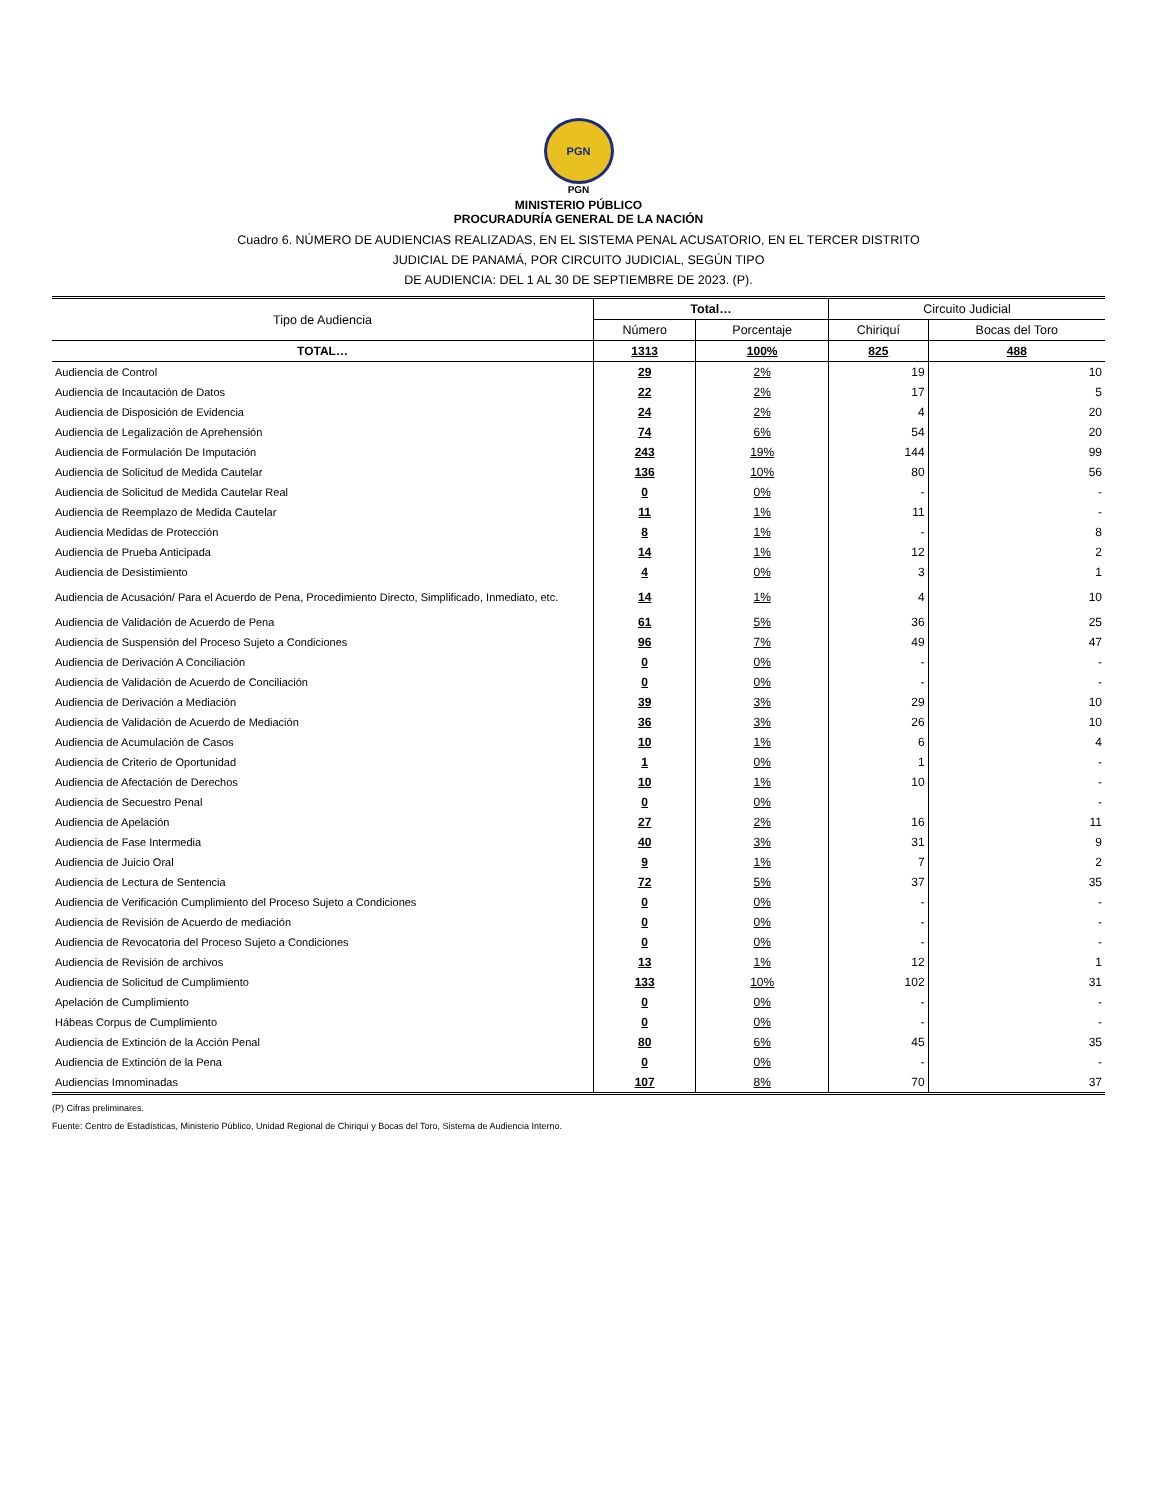PGN
PGN
MINISTERIO PÚBLICO
PROCURADURÍA GENERAL DE LA NACIÓN
Cuadro 6. NÚMERO DE AUDIENCIAS REALIZADAS, EN EL SISTEMA PENAL ACUSATORIO, EN EL TERCER DISTRITO
JUDICIAL DE PANAMÁ, POR CIRCUITO JUDICIAL, SEGÚN TIPO
DE AUDIENCIA: DEL 1 AL 30 DE SEPTIEMBRE DE 2023. (P).
| Tipo de Audiencia | Total… | | Circuito Judicial | |
| --- | --- | --- | --- | --- |
| | Número | Porcentaje | Chiriquí | Bocas del Toro |
| TOTAL… | 1313 | 100% | 825 | 488 |
| Audiencia de Control | 29 | 2% | 19 | 10 |
| Audiencia de Incautación de Datos | 22 | 2% | 17 | 5 |
| Audiencia de Disposición de Evidencia | 24 | 2% | 4 | 20 |
| Audiencia de Legalización de Aprehensión | 74 | 6% | 54 | 20 |
| Audiencia de Formulación De Imputación | 243 | 19% | 144 | 99 |
| Audiencia de Solicitud de Medida Cautelar | 136 | 10% | 80 | 56 |
| Audiencia de Solicitud de Medida Cautelar Real | 0 | 0% | - | - |
| Audiencia de Reemplazo de Medida Cautelar | 11 | 1% | 11 | - |
| Audiencia Medidas de Protección | 8 | 1% | - | 8 |
| Audiencia de Prueba Anticipada | 14 | 1% | 12 | 2 |
| Audiencia de Desistimiento | 4 | 0% | 3 | 1 |
| Audiencia de Acusación/ Para el Acuerdo de Pena, Procedimiento Directo, Simplificado, Inmediato, etc. | 14 | 1% | 4 | 10 |
| Audiencia de Validación de Acuerdo de Pena | 61 | 5% | 36 | 25 |
| Audiencia de Suspensión del Proceso Sujeto a Condiciones | 96 | 7% | 49 | 47 |
| Audiencia de Derivación A Conciliación | 0 | 0% | - | - |
| Audiencia de Validación de Acuerdo de Conciliación | 0 | 0% | - | - |
| Audiencia de Derivación a Mediación | 39 | 3% | 29 | 10 |
| Audiencia de Validación de Acuerdo de Mediación | 36 | 3% | 26 | 10 |
| Audiencia de Acumulación de Casos | 10 | 1% | 6 | 4 |
| Audiencia de Criterio de Oportunidad | 1 | 0% | 1 | - |
| Audiencia de Afectación de Derechos | 10 | 1% | 10 | - |
| Audiencia de Secuestro Penal | 0 | 0% | | - |
| Audiencia de Apelación | 27 | 2% | 16 | 11 |
| Audiencia de Fase Intermedia | 40 | 3% | 31 | 9 |
| Audiencia de Juicio Oral | 9 | 1% | 7 | 2 |
| Audiencia de Lectura de Sentencia | 72 | 5% | 37 | 35 |
| Audiencia de Verificación Cumplimiento del Proceso Sujeto a Condiciones | 0 | 0% | - | - |
| Audiencia de Revisión de Acuerdo de mediación | 0 | 0% | - | - |
| Audiencia de Revocatoria del Proceso Sujeto a Condiciones | 0 | 0% | - | - |
| Audiencia de Revisión de archivos | 13 | 1% | 12 | 1 |
| Audiencia de Solicitud de Cumplimiento | 133 | 10% | 102 | 31 |
| Apelación de Cumplimiento | 0 | 0% | - | - |
| Hábeas Corpus de Cumplimiento | 0 | 0% | - | - |
| Audiencia de Extinción de la Acción Penal | 80 | 6% | 45 | 35 |
| Audiencia de Extinción de la Pena | 0 | 0% | - | - |
| Audiencias Imnominadas | 107 | 8% | 70 | 37 |
(P) Cifras preliminares.
Fuente: Centro de Estadísticas, Ministerio Público, Unidad Regional de Chiriquí y Bocas del Toro, Sistema de Audiencia Interno.